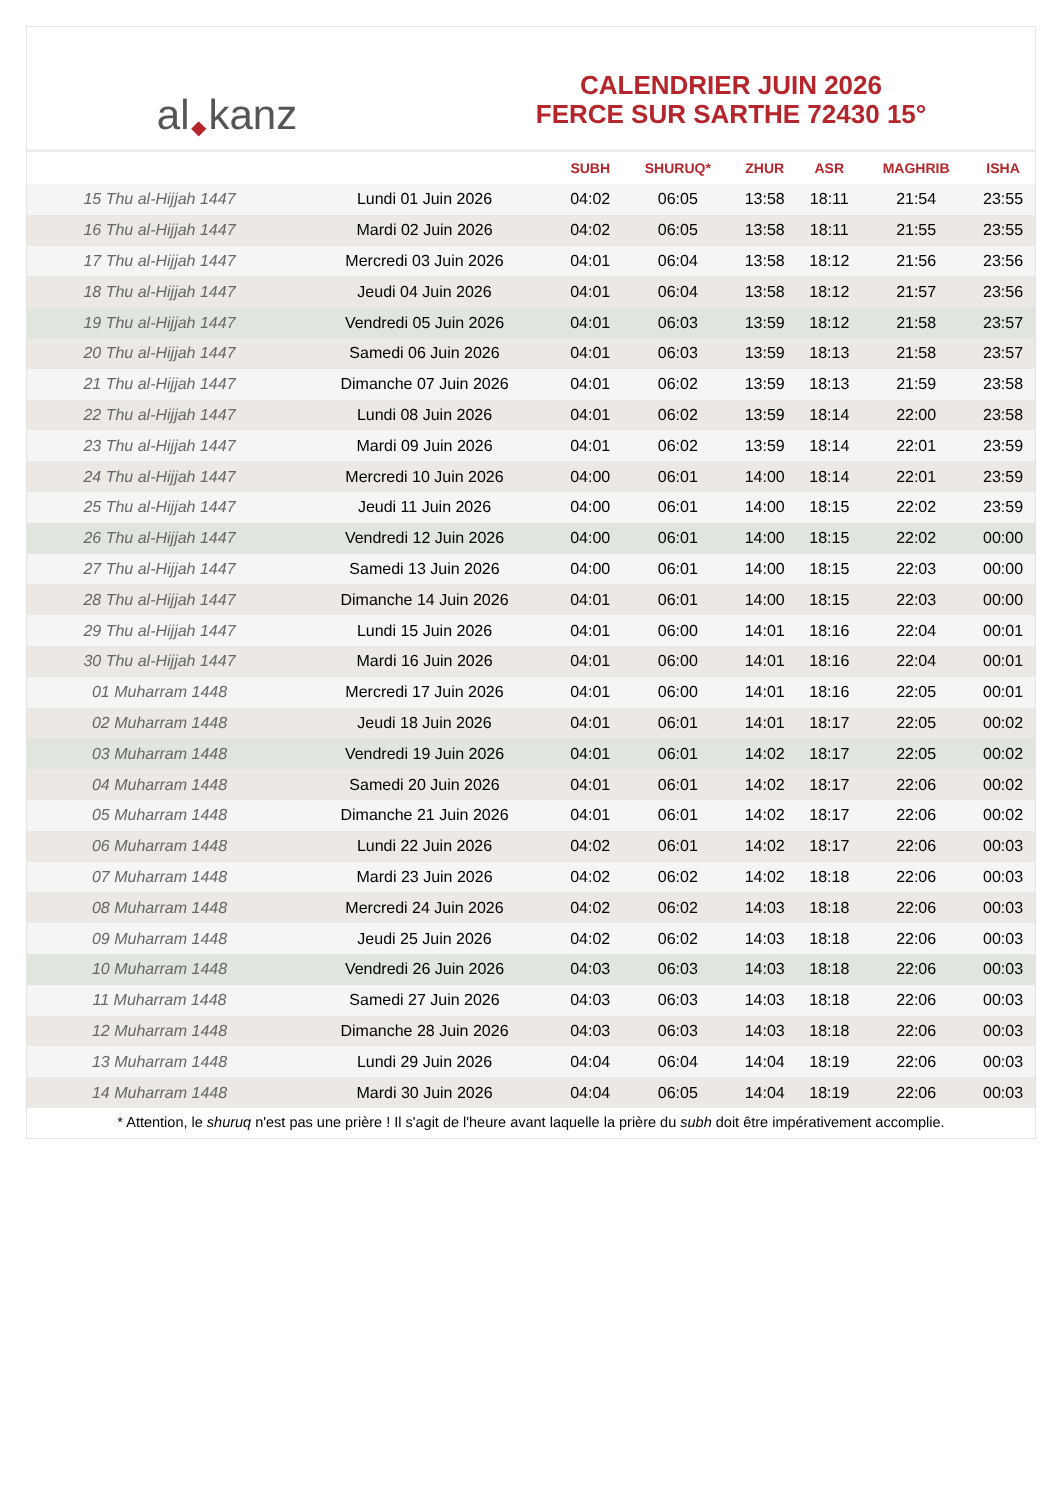al ◆ kanz
CALENDRIER JUIN 2026
FERCE SUR SARTHE 72430 15°
| | | SUBH | SHURUQ* | ZHUR | ASR | MAGHRIB | ISHA |
| --- | --- | --- | --- | --- | --- | --- | --- |
| 15 Thu al-Hijjah 1447 | Lundi 01 Juin 2026 | 04:02 | 06:05 | 13:58 | 18:11 | 21:54 | 23:55 |
| 16 Thu al-Hijjah 1447 | Mardi 02 Juin 2026 | 04:02 | 06:05 | 13:58 | 18:11 | 21:55 | 23:55 |
| 17 Thu al-Hijjah 1447 | Mercredi 03 Juin 2026 | 04:01 | 06:04 | 13:58 | 18:12 | 21:56 | 23:56 |
| 18 Thu al-Hijjah 1447 | Jeudi 04 Juin 2026 | 04:01 | 06:04 | 13:58 | 18:12 | 21:57 | 23:56 |
| 19 Thu al-Hijjah 1447 | Vendredi 05 Juin 2026 | 04:01 | 06:03 | 13:59 | 18:12 | 21:58 | 23:57 |
| 20 Thu al-Hijjah 1447 | Samedi 06 Juin 2026 | 04:01 | 06:03 | 13:59 | 18:13 | 21:58 | 23:57 |
| 21 Thu al-Hijjah 1447 | Dimanche 07 Juin 2026 | 04:01 | 06:02 | 13:59 | 18:13 | 21:59 | 23:58 |
| 22 Thu al-Hijjah 1447 | Lundi 08 Juin 2026 | 04:01 | 06:02 | 13:59 | 18:14 | 22:00 | 23:58 |
| 23 Thu al-Hijjah 1447 | Mardi 09 Juin 2026 | 04:01 | 06:02 | 13:59 | 18:14 | 22:01 | 23:59 |
| 24 Thu al-Hijjah 1447 | Mercredi 10 Juin 2026 | 04:00 | 06:01 | 14:00 | 18:14 | 22:01 | 23:59 |
| 25 Thu al-Hijjah 1447 | Jeudi 11 Juin 2026 | 04:00 | 06:01 | 14:00 | 18:15 | 22:02 | 23:59 |
| 26 Thu al-Hijjah 1447 | Vendredi 12 Juin 2026 | 04:00 | 06:01 | 14:00 | 18:15 | 22:02 | 00:00 |
| 27 Thu al-Hijjah 1447 | Samedi 13 Juin 2026 | 04:00 | 06:01 | 14:00 | 18:15 | 22:03 | 00:00 |
| 28 Thu al-Hijjah 1447 | Dimanche 14 Juin 2026 | 04:01 | 06:01 | 14:00 | 18:15 | 22:03 | 00:00 |
| 29 Thu al-Hijjah 1447 | Lundi 15 Juin 2026 | 04:01 | 06:00 | 14:01 | 18:16 | 22:04 | 00:01 |
| 30 Thu al-Hijjah 1447 | Mardi 16 Juin 2026 | 04:01 | 06:00 | 14:01 | 18:16 | 22:04 | 00:01 |
| 01 Muharram 1448 | Mercredi 17 Juin 2026 | 04:01 | 06:00 | 14:01 | 18:16 | 22:05 | 00:01 |
| 02 Muharram 1448 | Jeudi 18 Juin 2026 | 04:01 | 06:01 | 14:01 | 18:17 | 22:05 | 00:02 |
| 03 Muharram 1448 | Vendredi 19 Juin 2026 | 04:01 | 06:01 | 14:02 | 18:17 | 22:05 | 00:02 |
| 04 Muharram 1448 | Samedi 20 Juin 2026 | 04:01 | 06:01 | 14:02 | 18:17 | 22:06 | 00:02 |
| 05 Muharram 1448 | Dimanche 21 Juin 2026 | 04:01 | 06:01 | 14:02 | 18:17 | 22:06 | 00:02 |
| 06 Muharram 1448 | Lundi 22 Juin 2026 | 04:02 | 06:01 | 14:02 | 18:17 | 22:06 | 00:03 |
| 07 Muharram 1448 | Mardi 23 Juin 2026 | 04:02 | 06:02 | 14:02 | 18:18 | 22:06 | 00:03 |
| 08 Muharram 1448 | Mercredi 24 Juin 2026 | 04:02 | 06:02 | 14:03 | 18:18 | 22:06 | 00:03 |
| 09 Muharram 1448 | Jeudi 25 Juin 2026 | 04:02 | 06:02 | 14:03 | 18:18 | 22:06 | 00:03 |
| 10 Muharram 1448 | Vendredi 26 Juin 2026 | 04:03 | 06:03 | 14:03 | 18:18 | 22:06 | 00:03 |
| 11 Muharram 1448 | Samedi 27 Juin 2026 | 04:03 | 06:03 | 14:03 | 18:18 | 22:06 | 00:03 |
| 12 Muharram 1448 | Dimanche 28 Juin 2026 | 04:03 | 06:03 | 14:03 | 18:18 | 22:06 | 00:03 |
| 13 Muharram 1448 | Lundi 29 Juin 2026 | 04:04 | 06:04 | 14:04 | 18:19 | 22:06 | 00:03 |
| 14 Muharram 1448 | Mardi 30 Juin 2026 | 04:04 | 06:05 | 14:04 | 18:19 | 22:06 | 00:03 |
* Attention, le shuruq n'est pas une prière ! Il s'agit de l'heure avant laquelle la prière du subh doit être impérativement accomplie.